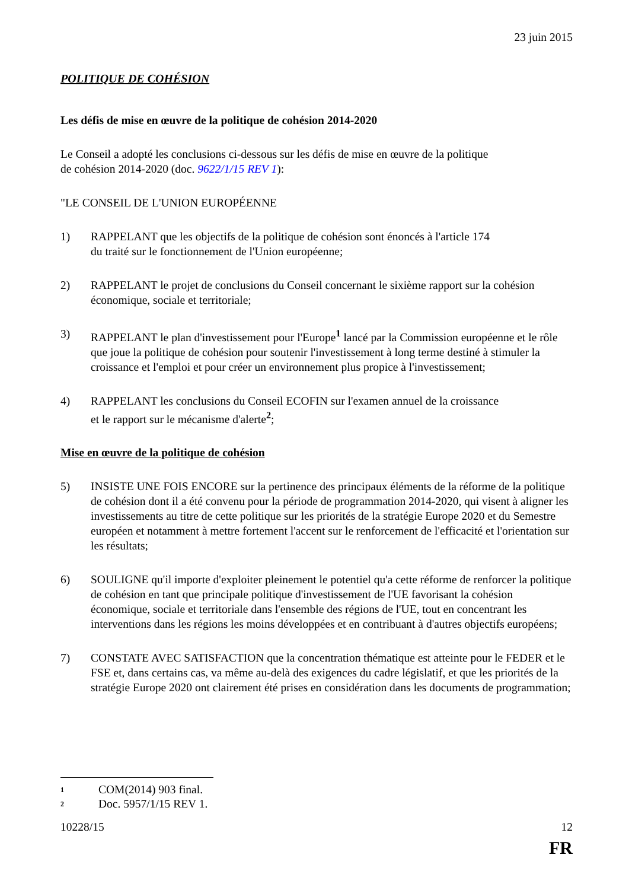23 juin 2015
POLITIQUE DE COHÉSION
Les défis de mise en œuvre de la politique de cohésion 2014-2020
Le Conseil a adopté les conclusions ci-dessous sur les défis de mise en œuvre de la politique
de cohésion 2014-2020 (doc. 9622/1/15 REV 1):
"LE CONSEIL DE L'UNION EUROPÉENNE
1) RAPPELANT que les objectifs de la politique de cohésion sont énoncés à l'article 174
du traité sur le fonctionnement de l'Union européenne;
2) RAPPELANT le projet de conclusions du Conseil concernant le sixième rapport sur la cohésion économique, sociale et territoriale;
3) RAPPELANT le plan d'investissement pour l'Europe<sup>1</sup> lancé par la Commission européenne et le rôle que joue la politique de cohésion pour soutenir l'investissement à long terme destiné à stimuler la croissance et l'emploi et pour créer un environnement plus propice à l'investissement;
4) RAPPELANT les conclusions du Conseil ECOFIN sur l'examen annuel de la croissance
et le rapport sur le mécanisme d'alerte<sup>2</sup>;
Mise en œuvre de la politique de cohésion
5) INSISTE UNE FOIS ENCORE sur la pertinence des principaux éléments de la réforme de la politique de cohésion dont il a été convenu pour la période de programmation 2014-2020, qui visent à aligner les investissements au titre de cette politique sur les priorités de la stratégie Europe 2020 et du Semestre européen et notamment à mettre fortement l'accent sur le renforcement de l'efficacité et l'orientation sur les résultats;
6) SOULIGNE qu'il importe d'exploiter pleinement le potentiel qu'a cette réforme de renforcer la politique de cohésion en tant que principale politique d'investissement de l'UE favorisant la cohésion économique, sociale et territoriale dans l'ensemble des régions de l'UE, tout en concentrant les interventions dans les régions les moins développées et en contribuant à d'autres objectifs européens;
7) CONSTATE AVEC SATISFACTION que la concentration thématique est atteinte pour le FEDER et le FSE et, dans certains cas, va même au-delà des exigences du cadre législatif, et que les priorités de la stratégie Europe 2020 ont clairement été prises en considération dans les documents de programmation;
<sup>1</sup> COM(2014) 903 final.
<sup>2</sup> Doc. 5957/1/15 REV 1.
10228/15 12
FR